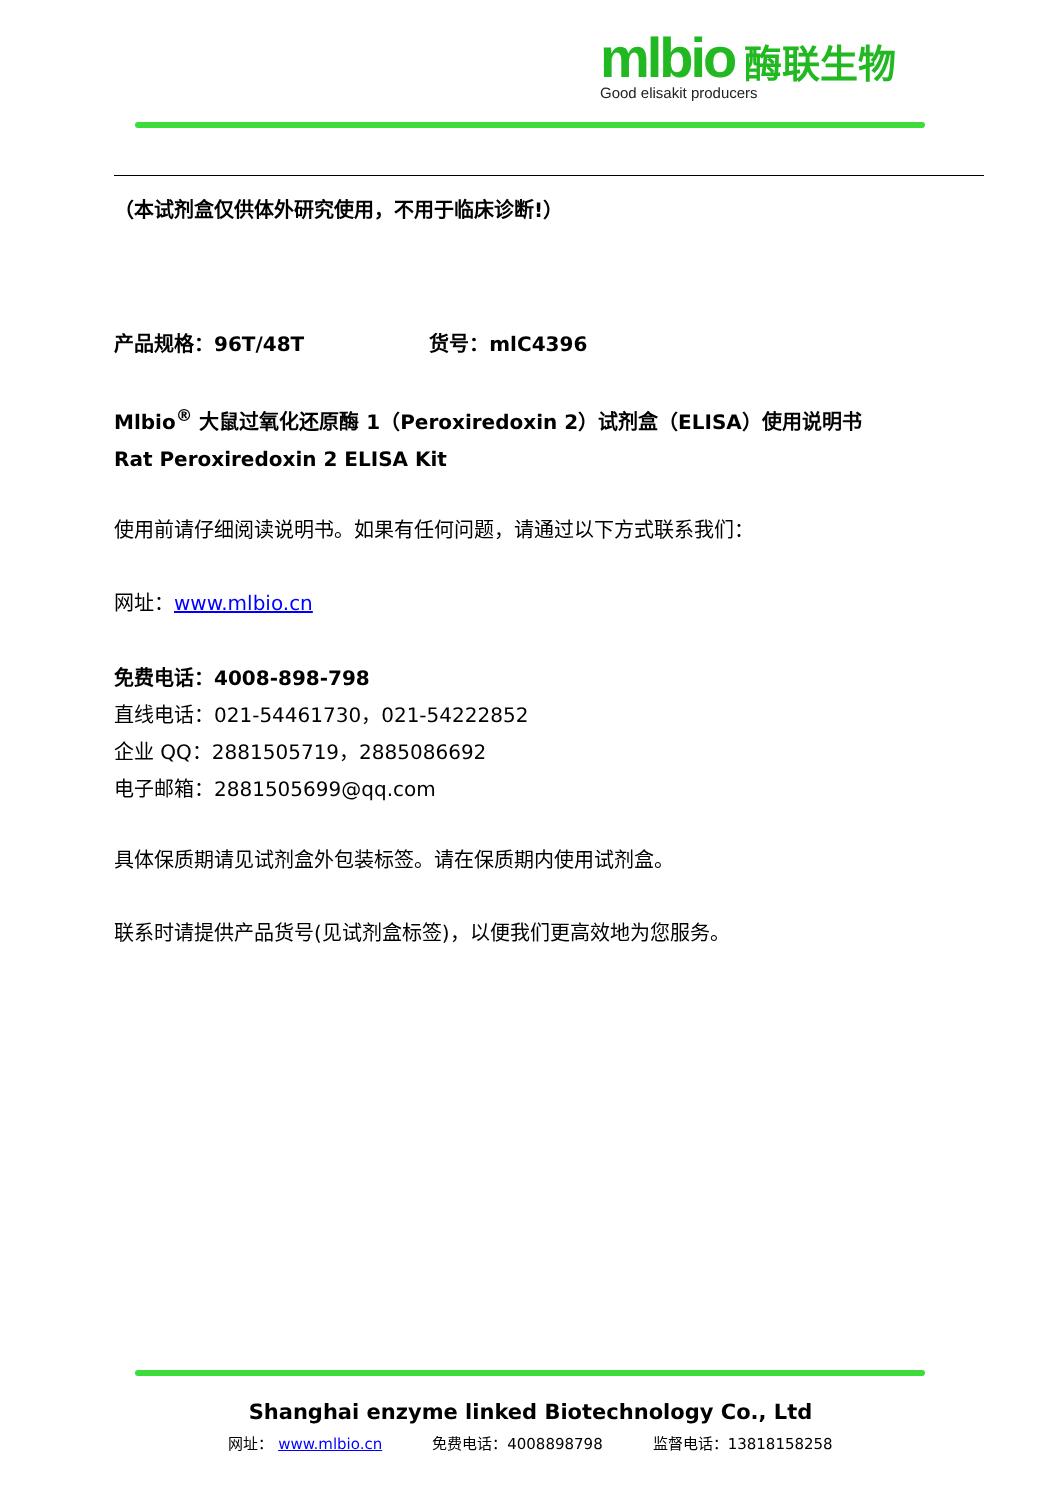mlbio 酶联生物
Good elisakit producers
（本试剂盒仅供体外研究使用，不用于临床诊断!）
产品规格：96T/48T 货号：mlC4396
Mlbio<sup>®</sup> 大鼠过氧化还原酶 1（Peroxiredoxin 2）试剂盒（ELISA）使用说明书
Rat Peroxiredoxin 2 ELISA Kit
使用前请仔细阅读说明书。如果有任何问题，请通过以下方式联系我们：
网址：www.mlbio.cn
免费电话：4008-898-798
直线电话：021-54461730，021-54222852
企业 QQ：2881505719，2885086692
电子邮箱：2881505699@qq.com
具体保质期请见试剂盒外包装标签。请在保质期内使用试剂盒。
联系时请提供产品货号(见试剂盒标签)，以便我们更高效地为您服务。
Shanghai enzyme linked Biotechnology Co., Ltd
网址： www.mlbio.cn 免费电话：4008898798 监督电话：13818158258